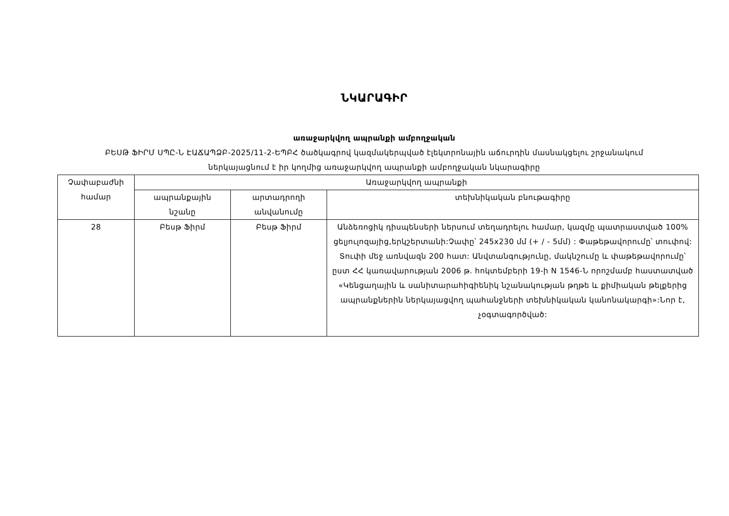ՆԿԱՐԱԳԻՐ
առաջարկվող ապրանքի ամբողջական
ԲԵՍԹ ՖԻՐՄ ՍՊԸ-Ն ԷԱՃԱՊՁԲ-2025/11-2-ԵՊԲՀ ծածկագրով կազմակերպված էլեկտրոնային աճուրդին մասնակցելու շրջանակում
ներկայացնում է իր կողմից առաջարկվող ապրանքի ամբողջական նկարագիրը
| Չափաբաժնի համար | Առաջարկվող ապրանքի | | |
| --- | --- | --- | --- |
| | ապրանքային նշանը | արտադրողի անվանումը | տեխնիկական բնութագիրը |
| 28 | Բեսթ Ֆիրմ | Բեսթ Ֆիրմ | Անձեռոցիկ դիսպենսերի ներսում տեղադրելու համար, կազմը պատրաստված 100% ցելյուլոզայից,երկշերտանի:Չափը՝ 245x230 մմ (+ / - 5մմ) : Փաթեթավորումը՝ տուփով: Տուփի մեջ առնվազն 200 հատ: Անվտանգությունը, մակնշումը և փաթեթավորումը՝ ըստ ՀՀ կառավարության 2006 թ. հոկտեմբերի 19-ի N 1546-Ն որոշմամբ հաստատված «Կենցաղային և սանիտարահիգիենիկ նշանակության թղթե և քիմիական թելքերից ապրանքներին ներկայացվող պահանջների տեխնիկական կանոնակարգի»:Նոր է, չօգտագործված: |